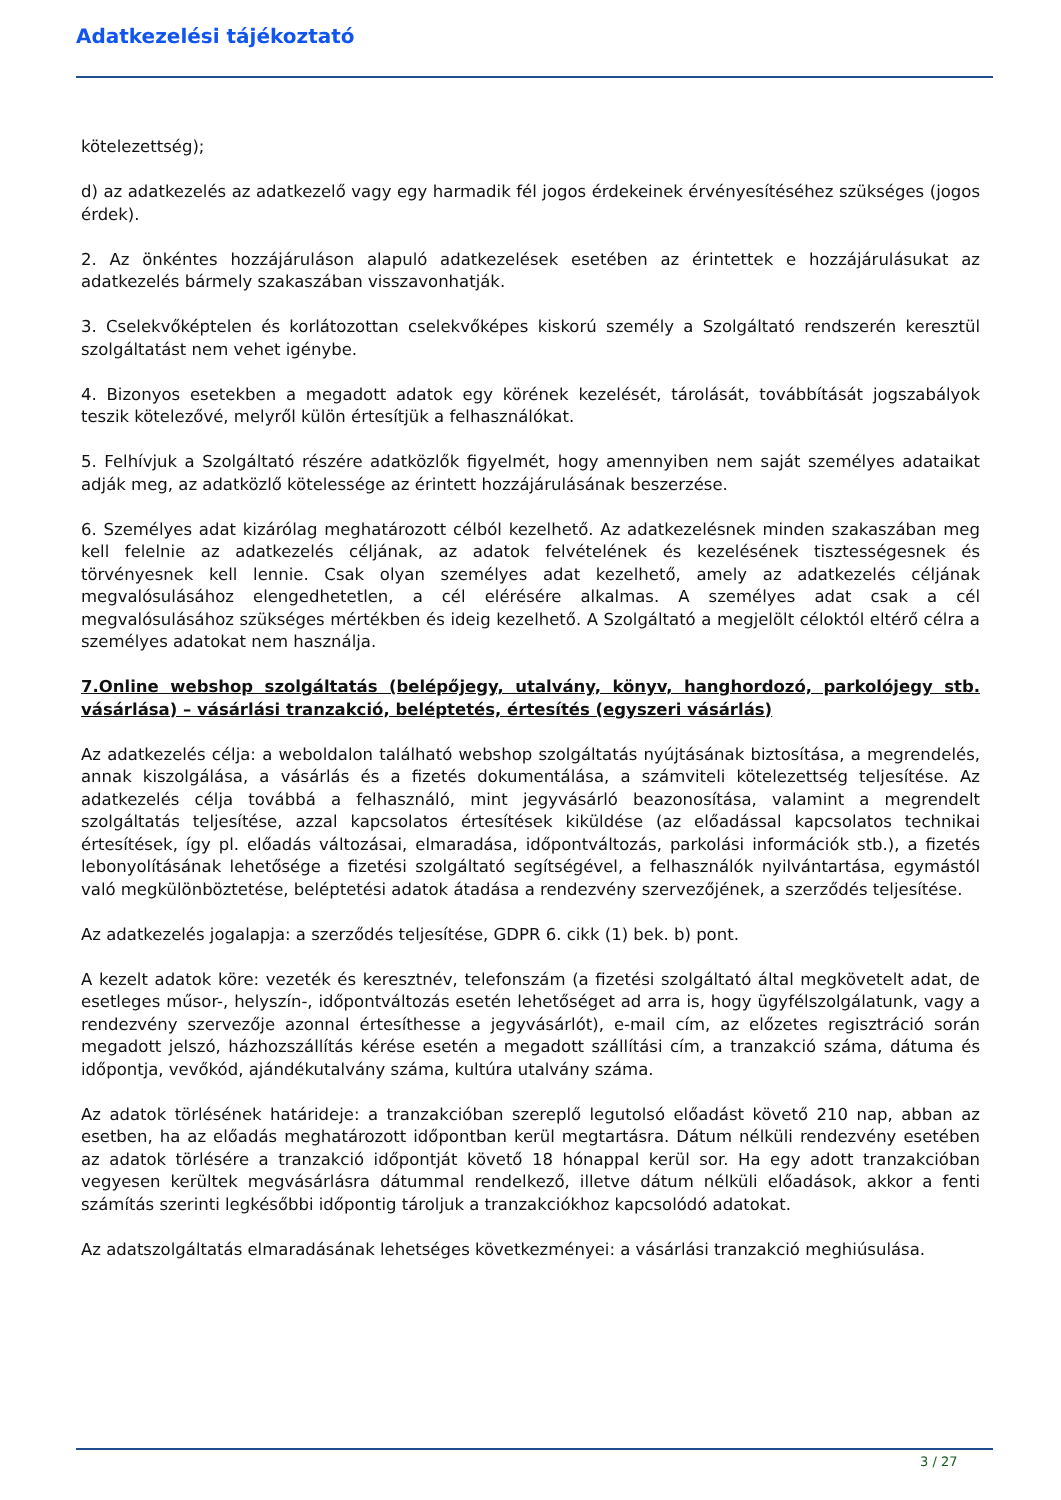Adatkezelési tájékoztató
kötelezettség);
d) az adatkezelés az adatkezelő vagy egy harmadik fél jogos érdekeinek érvényesítéséhez szükséges (jogos érdek).
2. Az önkéntes hozzájáruláson alapuló adatkezelések esetében az érintettek e hozzájárulásukat az adatkezelés bármely szakaszában visszavonhatják.
3. Cselekvőképtelen és korlátozottan cselekvőképes kiskorú személy a Szolgáltató rendszerén keresztül szolgáltatást nem vehet igénybe.
4. Bizonyos esetekben a megadott adatok egy körének kezelését, tárolását, továbbítását jogszabályok teszik kötelezővé, melyről külön értesítjük a felhasználókat.
5. Felhívjuk a Szolgáltató részére adatközlők figyelmét, hogy amennyiben nem saját személyes adataikat adják meg, az adatközlő kötelessége az érintett hozzájárulásának beszerzése.
6. Személyes adat kizárólag meghatározott célból kezelhető. Az adatkezelésnek minden szakaszában meg kell felelnie az adatkezelés céljának, az adatok felvételének és kezelésének tisztességesnek és törvényesnek kell lennie. Csak olyan személyes adat kezelhető, amely az adatkezelés céljának megvalósulásához elengedhetetlen, a cél elérésére alkalmas. A személyes adat csak a cél megvalósulásához szükséges mértékben és ideig kezelhető. A Szolgáltató a megjelölt céloktól eltérő célra a személyes adatokat nem használja.
7.Online webshop szolgáltatás (belépőjegy, utalvány, könyv, hanghordozó, parkolójegy stb. vásárlása) – vásárlási tranzakció, beléptetés, értesítés (egyszeri vásárlás)
Az adatkezelés célja: a weboldalon található webshop szolgáltatás nyújtásának biztosítása, a megrendelés, annak kiszolgálása, a vásárlás és a fizetés dokumentálása, a számviteli kötelezettség teljesítése. Az adatkezelés célja továbbá a felhasználó, mint jegyvásárló beazonosítása, valamint a megrendelt szolgáltatás teljesítése, azzal kapcsolatos értesítések kiküldése (az előadással kapcsolatos technikai értesítések, így pl. előadás változásai, elmaradása, időpontváltozás, parkolási információk stb.), a fizetés lebonyolításának lehetősége a fizetési szolgáltató segítségével, a felhasználók nyilvántartása, egymástól való megkülönböztetése, beléptetési adatok átadása a rendezvény szervezőjének, a szerződés teljesítése.
Az adatkezelés jogalapja: a szerződés teljesítése, GDPR 6. cikk (1) bek. b) pont.
A kezelt adatok köre: vezeték és keresztnév, telefonszám (a fizetési szolgáltató által megkövetelt adat, de esetleges műsor-, helyszín-, időpontváltozás esetén lehetőséget ad arra is, hogy ügyfélszolgálatunk, vagy a rendezvény szervezője azonnal értesíthesse a jegyvásárlót), e-mail cím, az előzetes regisztráció során megadott jelszó, házhozszállítás kérése esetén a megadott szállítási cím, a tranzakció száma, dátuma és időpontja, vevőkód, ajándékutalvány száma, kultúra utalvány száma.
Az adatok törlésének határideje: a tranzakcióban szereplő legutolsó előadást követő 210 nap, abban az esetben, ha az előadás meghatározott időpontban kerül megtartásra. Dátum nélküli rendezvény esetében az adatok törlésére a tranzakció időpontját követő 18 hónappal kerül sor. Ha egy adott tranzakcióban vegyesen kerültek megvásárlásra dátummal rendelkező, illetve dátum nélküli előadások, akkor a fenti számítás szerinti legkésőbbi időpontig tároljuk a tranzakciókhoz kapcsolódó adatokat.
Az adatszolgáltatás elmaradásának lehetséges következményei: a vásárlási tranzakció meghiúsulása.
3 / 27